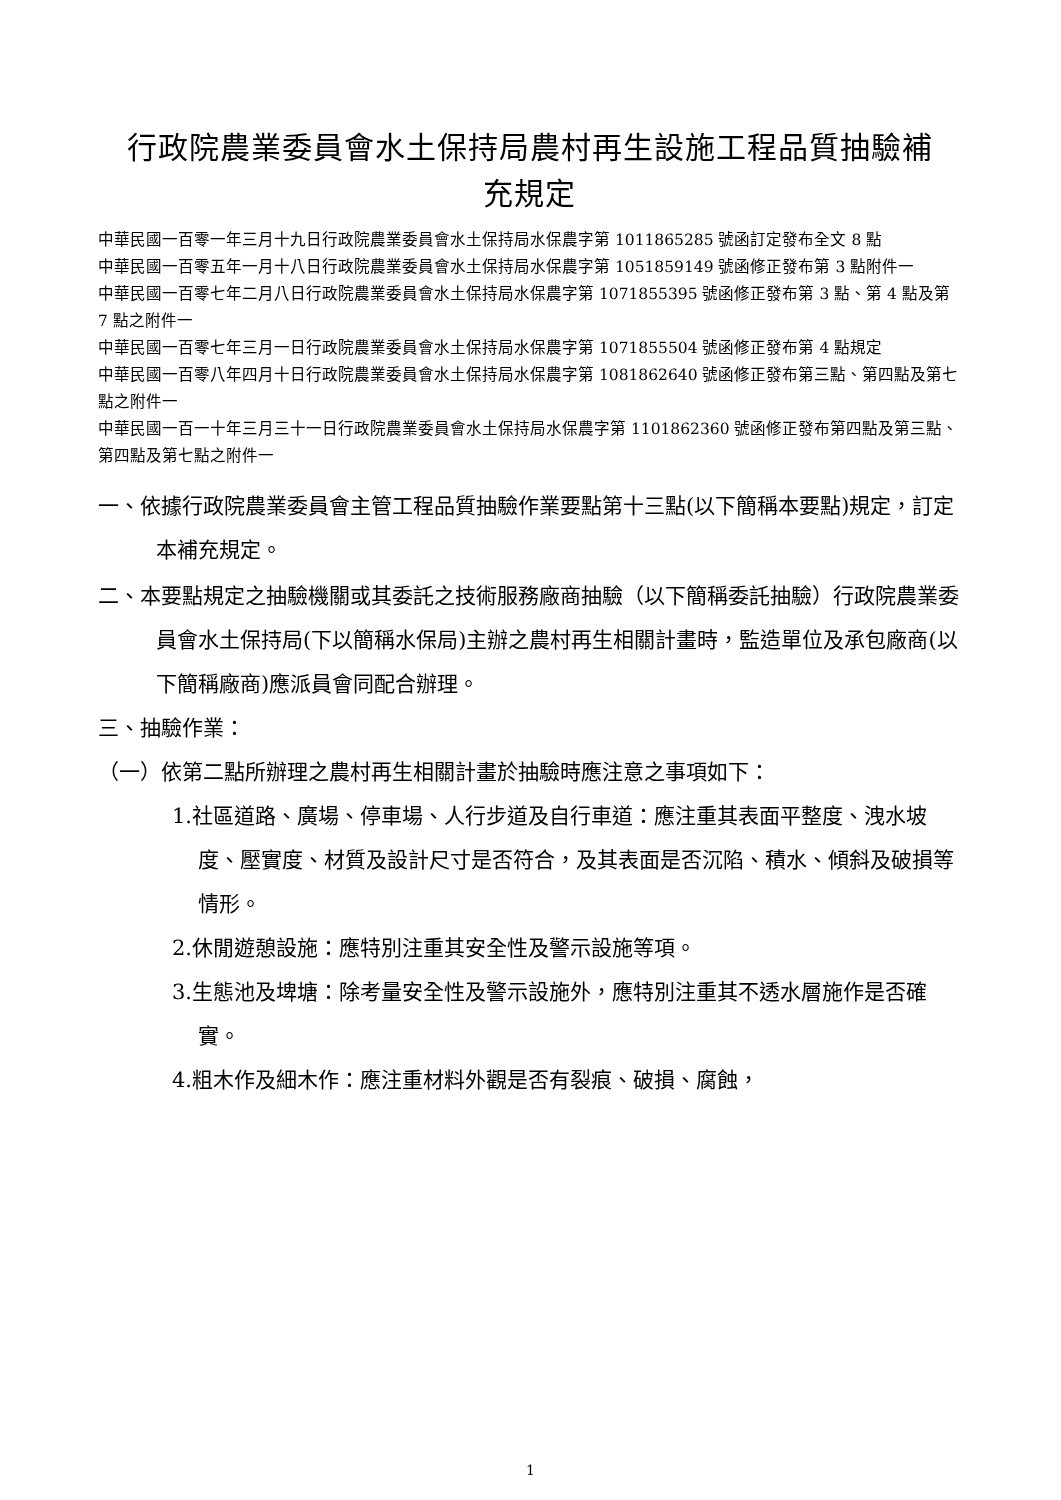行政院農業委員會水土保持局農村再生設施工程品質抽驗補
充規定
中華民國一百零一年三月十九日行政院農業委員會水土保持局水保農字第 1011865285 號函訂定發布全文 8 點
中華民國一百零五年一月十八日行政院農業委員會水土保持局水保農字第 1051859149 號函修正發布第 3 點附件一
中華民國一百零七年二月八日行政院農業委員會水土保持局水保農字第 1071855395 號函修正發布第 3 點、第 4 點及第 7 點之附件一
中華民國一百零七年三月一日行政院農業委員會水土保持局水保農字第 1071855504 號函修正發布第 4 點規定
中華民國一百零八年四月十日行政院農業委員會水土保持局水保農字第 1081862640 號函修正發布第三點、第四點及第七點之附件一
中華民國一百一十年三月三十一日行政院農業委員會水土保持局水保農字第 1101862360 號函修正發布第四點及第三點、第四點及第七點之附件一
一、依據行政院農業委員會主管工程品質抽驗作業要點第十三點(以下簡稱本要點)規定，訂定本補充規定。
二、本要點規定之抽驗機關或其委託之技術服務廠商抽驗（以下簡稱委託抽驗）行政院農業委員會水土保持局(下以簡稱水保局)主辦之農村再生相關計畫時，監造單位及承包廠商(以下簡稱廠商)應派員會同配合辦理。
三、抽驗作業：
（一）依第二點所辦理之農村再生相關計畫於抽驗時應注意之事項如下：
1.社區道路、廣場、停車場、人行步道及自行車道：應注重其表面平整度、洩水坡度、壓實度、材質及設計尺寸是否符合，及其表面是否沉陷、積水、傾斜及破損等情形。
2.休閒遊憩設施：應特別注重其安全性及警示設施等項。
3.生態池及埤塘：除考量安全性及警示設施外，應特別注重其不透水層施作是否確實。
4.粗木作及細木作：應注重材料外觀是否有裂痕、破損、腐蝕，
1